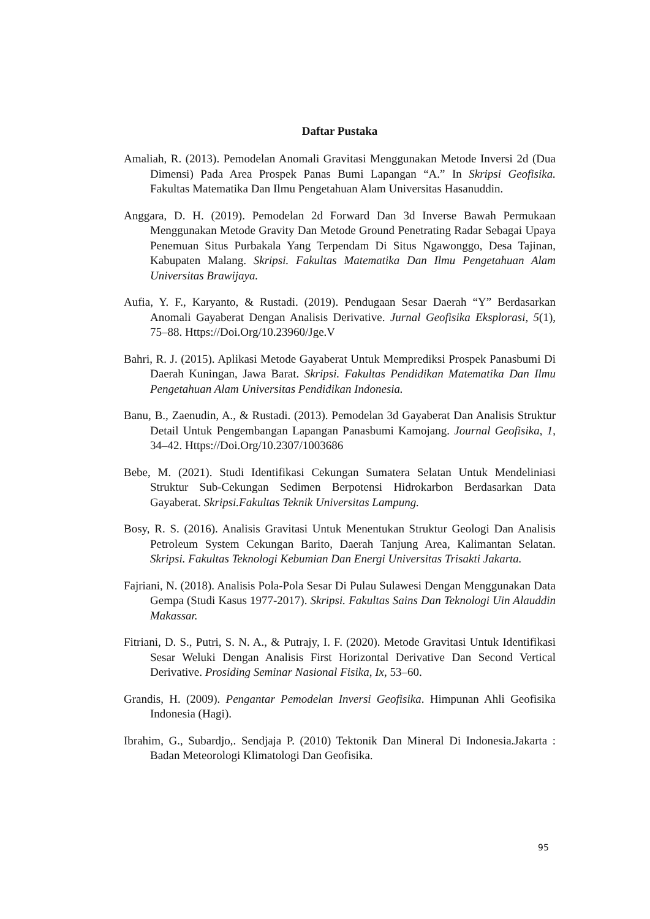Daftar Pustaka
Amaliah, R. (2013). Pemodelan Anomali Gravitasi Menggunakan Metode Inversi 2d (Dua Dimensi) Pada Area Prospek Panas Bumi Lapangan “A.” In Skripsi Geofisika. Fakultas Matematika Dan Ilmu Pengetahuan Alam Universitas Hasanuddin.
Anggara, D. H. (2019). Pemodelan 2d Forward Dan 3d Inverse Bawah Permukaan Menggunakan Metode Gravity Dan Metode Ground Penetrating Radar Sebagai Upaya Penemuan Situs Purbakala Yang Terpendam Di Situs Ngawonggo, Desa Tajinan, Kabupaten Malang. Skripsi. Fakultas Matematika Dan Ilmu Pengetahuan Alam Universitas Brawijaya.
Aufia, Y. F., Karyanto, & Rustadi. (2019). Pendugaan Sesar Daerah “Y” Berdasarkan Anomali Gayaberat Dengan Analisis Derivative. Jurnal Geofisika Eksplorasi, 5(1), 75–88. Https://Doi.Org/10.23960/Jge.V
Bahri, R. J. (2015). Aplikasi Metode Gayaberat Untuk Memprediksi Prospek Panasbumi Di Daerah Kuningan, Jawa Barat. Skripsi. Fakultas Pendidikan Matematika Dan Ilmu Pengetahuan Alam Universitas Pendidikan Indonesia.
Banu, B., Zaenudin, A., & Rustadi. (2013). Pemodelan 3d Gayaberat Dan Analisis Struktur Detail Untuk Pengembangan Lapangan Panasbumi Kamojang. Journal Geofisika, 1, 34–42. Https://Doi.Org/10.2307/1003686
Bebe, M. (2021). Studi Identifikasi Cekungan Sumatera Selatan Untuk Mendeliniasi Struktur Sub-Cekungan Sedimen Berpotensi Hidrokarbon Berdasarkan Data Gayaberat. Skripsi.Fakultas Teknik Universitas Lampung.
Bosy, R. S. (2016). Analisis Gravitasi Untuk Menentukan Struktur Geologi Dan Analisis Petroleum System Cekungan Barito, Daerah Tanjung Area, Kalimantan Selatan. Skripsi. Fakultas Teknologi Kebumian Dan Energi Universitas Trisakti Jakarta.
Fajriani, N. (2018). Analisis Pola-Pola Sesar Di Pulau Sulawesi Dengan Menggunakan Data Gempa (Studi Kasus 1977-2017). Skripsi. Fakultas Sains Dan Teknologi Uin Alauddin Makassar.
Fitriani, D. S., Putri, S. N. A., & Putrajy, I. F. (2020). Metode Gravitasi Untuk Identifikasi Sesar Weluki Dengan Analisis First Horizontal Derivative Dan Second Vertical Derivative. Prosiding Seminar Nasional Fisika, Ix, 53–60.
Grandis, H. (2009). Pengantar Pemodelan Inversi Geofisika. Himpunan Ahli Geofisika Indonesia (Hagi).
Ibrahim, G., Subardjo,. Sendjaja P. (2010) Tektonik Dan Mineral Di Indonesia.Jakarta : Badan Meteorologi Klimatologi Dan Geofisika.
95